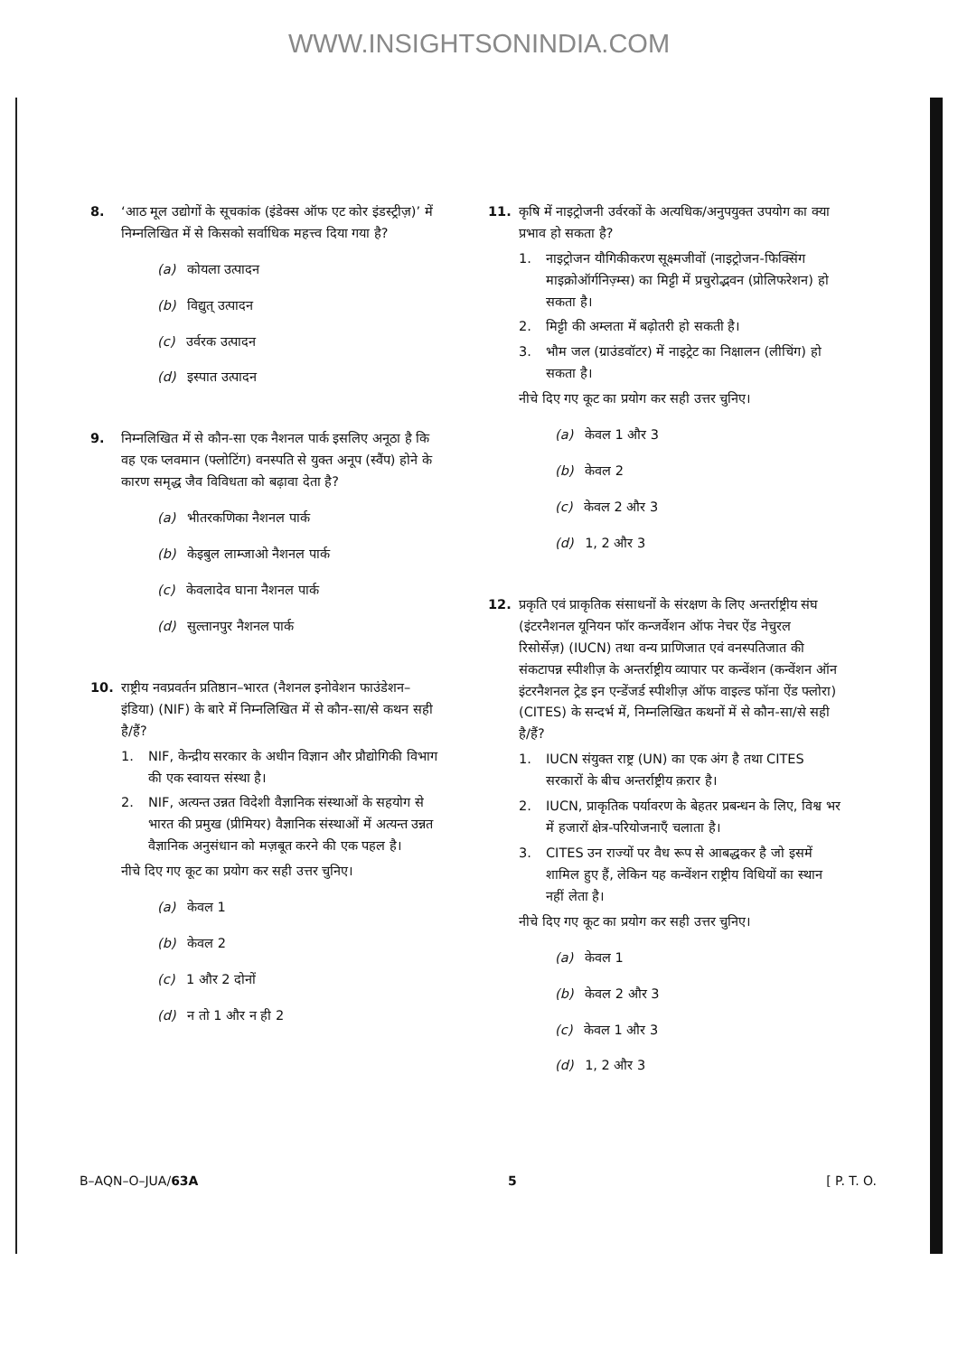WWW.INSIGHTSONINDIA.COM
8. ‘आठ मूल उद्योगों के सूचकांक (इंडेक्स ऑफ एट कोर इंडस्ट्रीज़)’ में निम्नलिखित में से किसको सर्वाधिक महत्त्व दिया गया है?
(a) कोयला उत्पादन
(b) विद्युत् उत्पादन
(c) उर्वरक उत्पादन
(d) इस्पात उत्पादन
9. निम्नलिखित में से कौन-सा एक नैशनल पार्क इसलिए अनूठा है कि वह एक प्लवमान (फ्लोटिंग) वनस्पति से युक्त अनूप (स्वैंप) होने के कारण समृद्ध जैव विविधता को बढ़ावा देता है?
(a) भीतरकणिका नैशनल पार्क
(b) केइबुल लाम्जाओ नैशनल पार्क
(c) केवलादेव घाना नैशनल पार्क
(d) सुल्तानपुर नैशनल पार्क
10. राष्ट्रीय नवप्रवर्तन प्रतिष्ठान–भारत (नैशनल इनोवेशन फाउंडेशन–इंडिया) (NIF) के बारे में निम्नलिखित में से कौन-सा/से कथन सही है/हैं?
1. NIF, केन्द्रीय सरकार के अधीन विज्ञान और प्रौद्योगिकी विभाग की एक स्वायत्त संस्था है।
2. NIF, अत्यन्त उन्नत विदेशी वैज्ञानिक संस्थाओं के सहयोग से भारत की प्रमुख (प्रीमियर) वैज्ञानिक संस्थाओं में अत्यन्त उन्नत वैज्ञानिक अनुसंधान को मज़बूत करने की एक पहल है।
नीचे दिए गए कूट का प्रयोग कर सही उत्तर चुनिए।
(a) केवल 1
(b) केवल 2
(c) 1 और 2 दोनों
(d) न तो 1 और न ही 2
11. कृषि में नाइट्रोजनी उर्वरकों के अत्यधिक/अनुपयुक्त उपयोग का क्या प्रभाव हो सकता है?
1. नाइट्रोजन यौगिकीकरण सूक्ष्मजीवों (नाइट्रोजन-फिक्सिंग माइक्रोऑर्गनिज़्म्स) का मिट्टी में प्रचुरोद्भवन (प्रोलिफरेशन) हो सकता है।
2. मिट्टी की अम्लता में बढ़ोतरी हो सकती है।
3. भौम जल (ग्राउंडवॉटर) में नाइट्रेट का निक्षालन (लीचिंग) हो सकता है।
नीचे दिए गए कूट का प्रयोग कर सही उत्तर चुनिए।
(a) केवल 1 और 3
(b) केवल 2
(c) केवल 2 और 3
(d) 1, 2 और 3
12. प्रकृति एवं प्राकृतिक संसाधनों के संरक्षण के लिए अन्तर्राष्ट्रीय संघ (इंटरनैशनल यूनियन फॉर कन्जर्वेशन ऑफ नेचर ऐंड नेचुरल रिसोर्सेज़) (IUCN) तथा वन्य प्राणिजात एवं वनस्पतिजात की संकटापन्न स्पीशीज़ के अन्तर्राष्ट्रीय व्यापार पर कन्वेंशन (कन्वेंशन ऑन इंटरनैशनल ट्रेड इन एन्डेंजर्ड स्पीशीज़ ऑफ वाइल्ड फॉना ऐंड फ्लोरा) (CITES) के सन्दर्भ में, निम्नलिखित कथनों में से कौन-सा/से सही है/हैं?
1. IUCN संयुक्त राष्ट्र (UN) का एक अंग है तथा CITES सरकारों के बीच अन्तर्राष्ट्रीय क़रार है।
2. IUCN, प्राकृतिक पर्यावरण के बेहतर प्रबन्धन के लिए, विश्व भर में हजारों क्षेत्र-परियोजनाएँ चलाता है।
3. CITES उन राज्यों पर वैध रूप से आबद्धकर है जो इसमें शामिल हुए हैं, लेकिन यह कन्वेंशन राष्ट्रीय विधियों का स्थान नहीं लेता है।
नीचे दिए गए कूट का प्रयोग कर सही उत्तर चुनिए।
(a) केवल 1
(b) केवल 2 और 3
(c) केवल 1 और 3
(d) 1, 2 और 3
B–AQN–O–JUA/63A 5 [ P. T. O.